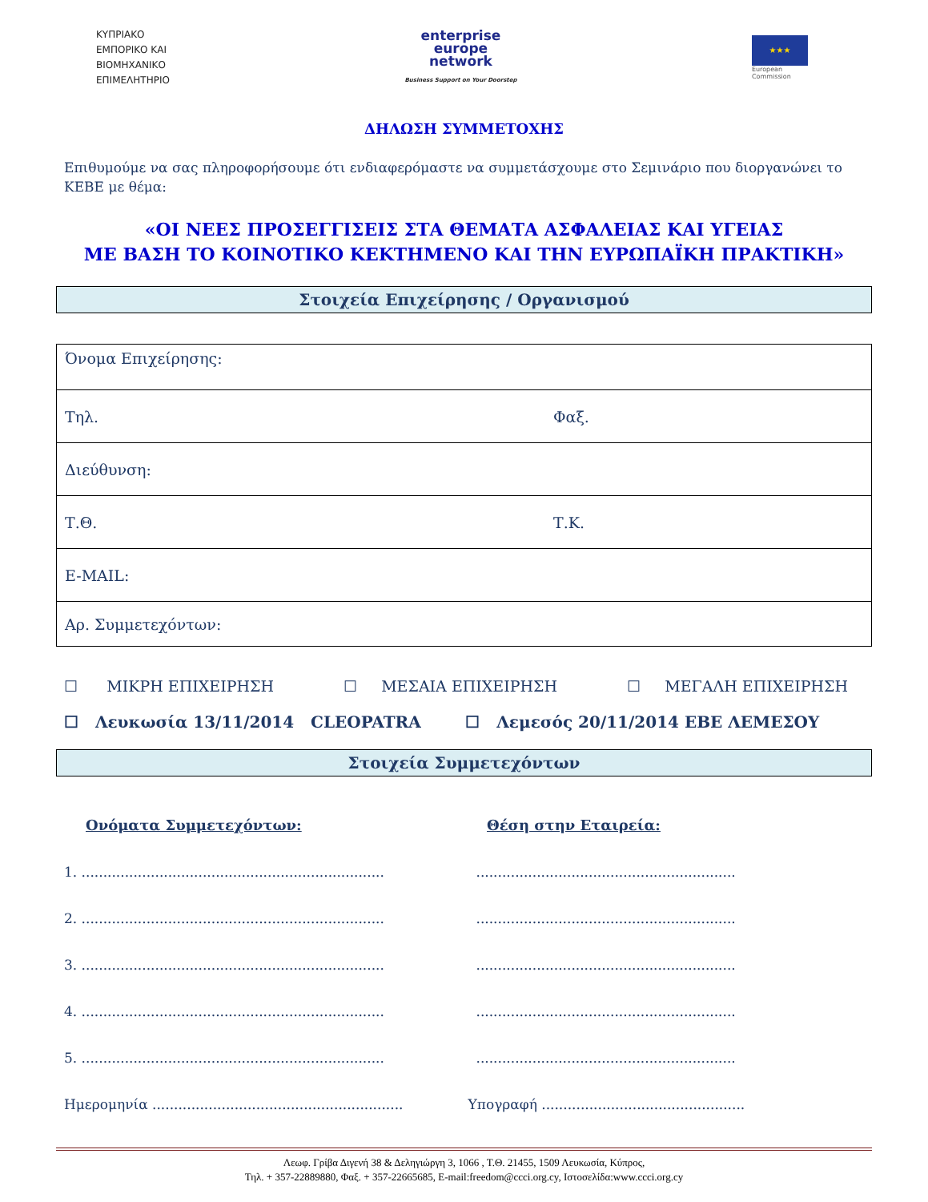ΚΥΠΡΙΑΚΟ
ΕΜΠΟΡΙΚΟ ΚΑΙ
ΒΙΟΜΗΧΑΝΙΚΟ
ΕΠΙΜΕΛΗΤΗΡΙΟ
enterprise
europe
network
Business Support on Your Doorstep
★★★
European
Commission
ΔΗΛΩΣΗ ΣΥΜΜΕΤΟΧΗΣ
Επιθυμούμε να σας πληροφορήσουμε ότι ενδιαφερόμαστε να συμμετάσχουμε στο Σεμινάριο που διοργανώνει το ΚΕΒΕ με θέμα:
«ΟΙ ΝΕΕΣ ΠΡΟΣΕΓΓΙΣΕΙΣ ΣΤΑ ΘΕΜΑΤΑ ΑΣΦΑΛΕΙΑΣ ΚΑΙ ΥΓΕΙΑΣ
ΜΕ ΒΑΣΗ ΤΟ ΚΟΙΝΟΤΙΚΟ ΚΕΚΤΗΜΕΝΟ ΚΑΙ ΤΗΝ ΕΥΡΩΠΑΪΚΗ ΠΡΑΚΤΙΚΗ»
Στοιχεία Επιχείρησης / Οργανισμού
| Όνομα Επιχείρησης: | |
| Τηλ. | Φαξ. |
| Διεύθυνση: | |
| Τ.Θ. | Τ.Κ. |
| E-MAIL: | |
| Αρ. Συμμετεχόντων: | |
☐ ΜΙΚΡΗ ΕΠΙΧΕΙΡΗΣΗ ☐ ΜΕΣΑΙΑ ΕΠΙΧΕΙΡΗΣΗ ☐ ΜΕΓΑΛΗ ΕΠΙΧΕΙΡΗΣΗ
☐ Λευκωσία 13/11/2014 CLEOPATRA ☐ Λεμεσός 20/11/2014 ΕΒΕ ΛΕΜΕΣΟΥ
Στοιχεία Συμμετεχόντων
Ονόματα Συμμετεχόντων: Θέση στην Εταιρεία:
1. ......................................................................
............................................................
2. ......................................................................
............................................................
3. ......................................................................
............................................................
4. ......................................................................
............................................................
5. ......................................................................
............................................................
Ημερομηνία ..........................................................
Υπογραφή ...............................................
Λεωφ. Γρίβα Διγενή 38 & Δεληγιώργη 3, 1066 , Τ.Θ. 21455, 1509 Λευκωσία, Κύπρος,
Τηλ. + 357-22889880, Φαξ. + 357-22665685, E-mail:freedom@ccci.org.cy, Ιστοσελίδα:www.ccci.org.cy